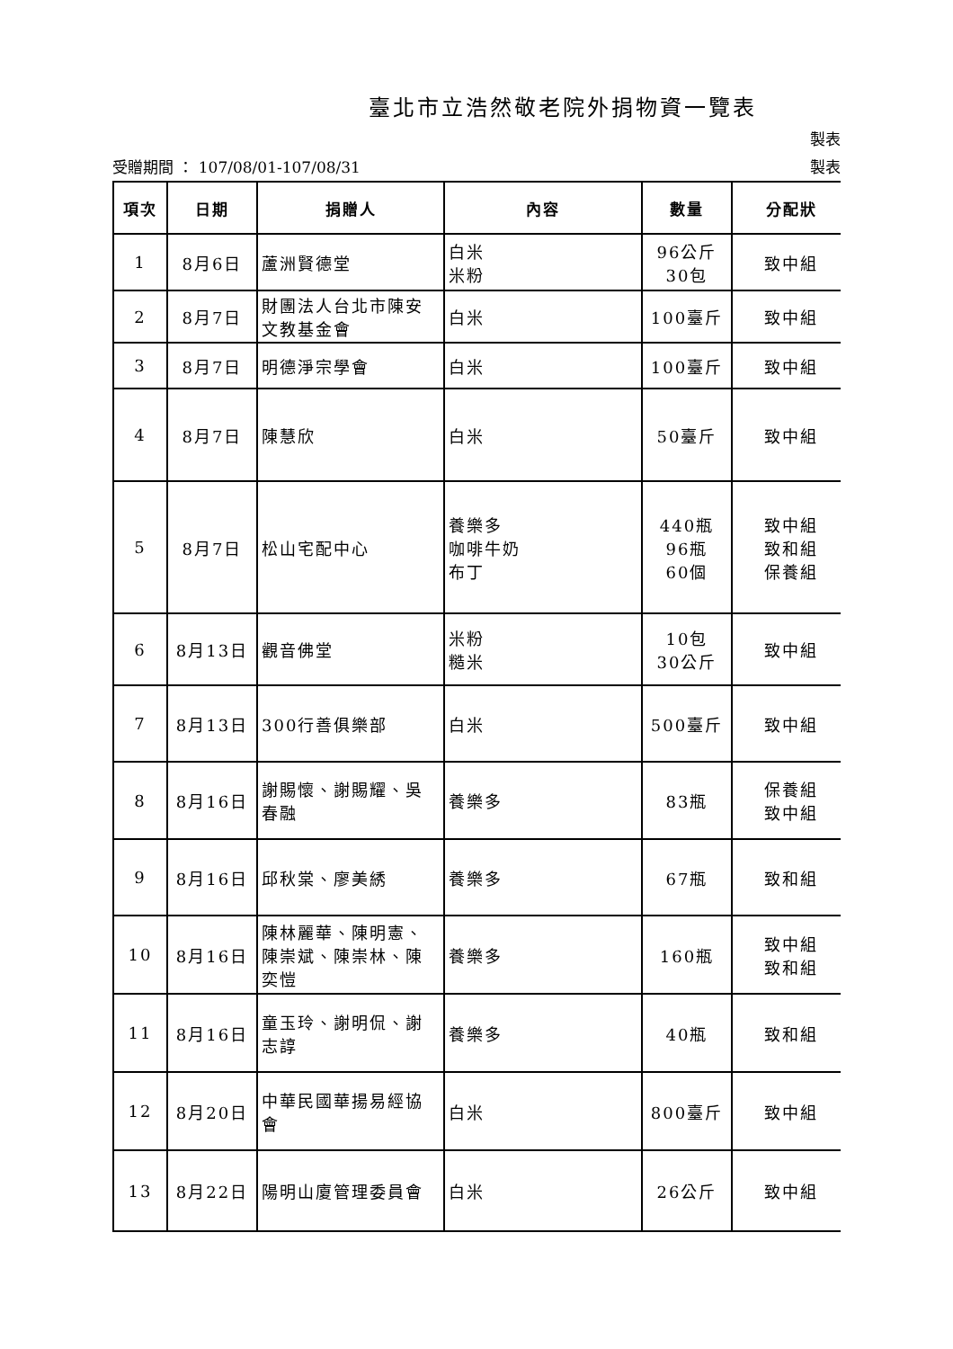臺北市立浩然敬老院外捐物資一覽表
製表
受贈期間 ： 107/08/01-107/08/31 製表
| 項次 | 日期 | 捐贈人 | 內容 | 數量 | 分配狀 |
| --- | --- | --- | --- | --- | --- |
| 1 | 8月6日 | 蘆洲賢德堂 | 白米 米粉 | 96公斤 30包 | 致中組 |
| 2 | 8月7日 | 財團法人台北市陳安文教基金會 | 白米 | 100臺斤 | 致中組 |
| 3 | 8月7日 | 明德淨宗學會 | 白米 | 100臺斤 | 致中組 |
| 4 | 8月7日 | 陳慧欣 | 白米 | 50臺斤 | 致中組 |
| 5 | 8月7日 | 松山宅配中心 | 養樂多 咖啡牛奶 布丁 | 440瓶 96瓶 60個 | 致中組 致和組 保養組 |
| 6 | 8月13日 | 觀音佛堂 | 米粉 糙米 | 10包 30公斤 | 致中組 |
| 7 | 8月13日 | 300行善俱樂部 | 白米 | 500臺斤 | 致中組 |
| 8 | 8月16日 | 謝賜懷、謝賜耀、吳春融 | 養樂多 | 83瓶 | 保養組 致中組 |
| 9 | 8月16日 | 邱秋棠、廖美綉 | 養樂多 | 67瓶 | 致和組 |
| 10 | 8月16日 | 陳林麗華、陳明憲、陳崇斌、陳崇林、陳奕愷 | 養樂多 | 160瓶 | 致中組 致和組 |
| 11 | 8月16日 | 童玉玲、謝明侃、謝志諄 | 養樂多 | 40瓶 | 致和組 |
| 12 | 8月20日 | 中華民國華揚易經協會 | 白米 | 800臺斤 | 致中組 |
| 13 | 8月22日 | 陽明山廈管理委員會 | 白米 | 26公斤 | 致中組 |